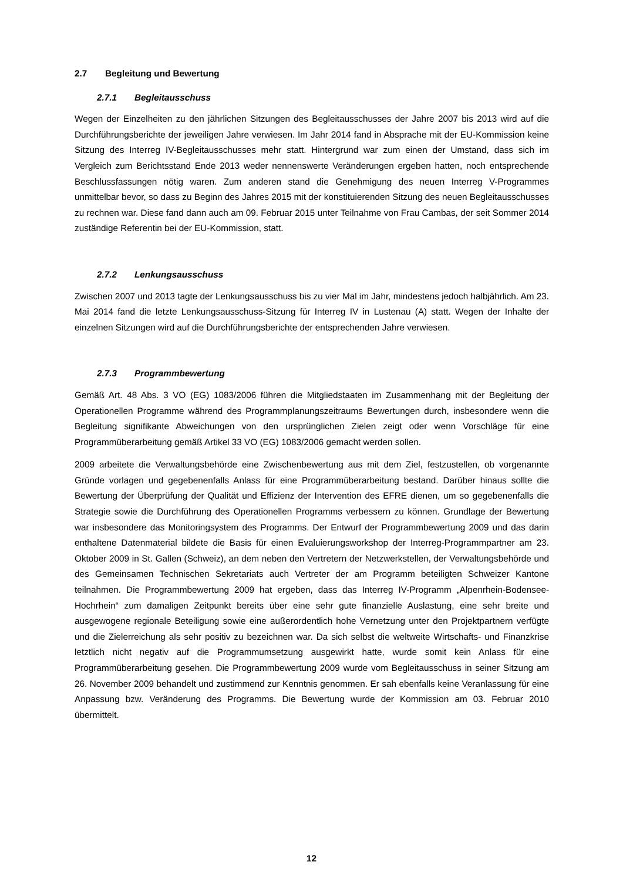2.7 Begleitung und Bewertung
2.7.1 Begleitausschuss
Wegen der Einzelheiten zu den jährlichen Sitzungen des Begleitausschusses der Jahre 2007 bis 2013 wird auf die Durchführungsberichte der jeweiligen Jahre verwiesen. Im Jahr 2014 fand in Absprache mit der EU-Kommission keine Sitzung des Interreg IV-Begleitausschusses mehr statt. Hintergrund war zum einen der Umstand, dass sich im Vergleich zum Berichtsstand Ende 2013 weder nennenswerte Veränderungen ergeben hatten, noch entsprechende Beschlussfassungen nötig waren. Zum anderen stand die Genehmigung des neuen Interreg V-Programmes unmittelbar bevor, so dass zu Beginn des Jahres 2015 mit der konstituierenden Sitzung des neuen Begleitausschusses zu rechnen war. Diese fand dann auch am 09. Februar 2015 unter Teilnahme von Frau Cambas, der seit Sommer 2014 zuständige Referentin bei der EU-Kommission, statt.
2.7.2 Lenkungsausschuss
Zwischen 2007 und 2013 tagte der Lenkungsausschuss bis zu vier Mal im Jahr, mindestens jedoch halbjährlich. Am 23. Mai 2014 fand die letzte Lenkungsausschuss-Sitzung für Interreg IV in Lustenau (A) statt. Wegen der Inhalte der einzelnen Sitzungen wird auf die Durchführungsberichte der entsprechenden Jahre verwiesen.
2.7.3 Programmbewertung
Gemäß Art. 48 Abs. 3 VO (EG) 1083/2006 führen die Mitgliedstaaten im Zusammenhang mit der Begleitung der Operationellen Programme während des Programmplanungszeitraums Bewertungen durch, insbesondere wenn die Begleitung signifikante Abweichungen von den ursprünglichen Zielen zeigt oder wenn Vorschläge für eine Programmüberarbeitung gemäß Artikel 33 VO (EG) 1083/2006 gemacht werden sollen.
2009 arbeitete die Verwaltungsbehörde eine Zwischenbewertung aus mit dem Ziel, festzustellen, ob vorgenannte Gründe vorlagen und gegebenenfalls Anlass für eine Programmüberarbeitung bestand. Darüber hinaus sollte die Bewertung der Überprüfung der Qualität und Effizienz der Intervention des EFRE dienen, um so gegebenenfalls die Strategie sowie die Durchführung des Operationellen Programms verbessern zu können. Grundlage der Bewertung war insbesondere das Monitoringsystem des Programms. Der Entwurf der Programmbewertung 2009 und das darin enthaltene Datenmaterial bildete die Basis für einen Evaluierungsworkshop der Interreg-Programmpartner am 23. Oktober 2009 in St. Gallen (Schweiz), an dem neben den Vertretern der Netzwerkstellen, der Verwaltungsbehörde und des Gemeinsamen Technischen Sekretariats auch Vertreter der am Programm beteiligten Schweizer Kantone teilnahmen. Die Programmbewertung 2009 hat ergeben, dass das Interreg IV-Programm „Alpenrhein-Bodensee-Hochrhein“ zum damaligen Zeitpunkt bereits über eine sehr gute finanzielle Auslastung, eine sehr breite und ausgewogene regionale Beteiligung sowie eine außerordentlich hohe Vernetzung unter den Projektpartnern verfügte und die Zielerreichung als sehr positiv zu bezeichnen war. Da sich selbst die weltweite Wirtschafts- und Finanzkrise letztlich nicht negativ auf die Programmumsetzung ausgewirkt hatte, wurde somit kein Anlass für eine Programmüberarbeitung gesehen. Die Programmbewertung 2009 wurde vom Begleitausschuss in seiner Sitzung am 26. November 2009 behandelt und zustimmend zur Kenntnis genommen. Er sah ebenfalls keine Veranlassung für eine Anpassung bzw. Veränderung des Programms. Die Bewertung wurde der Kommission am 03. Februar 2010 übermittelt.
12